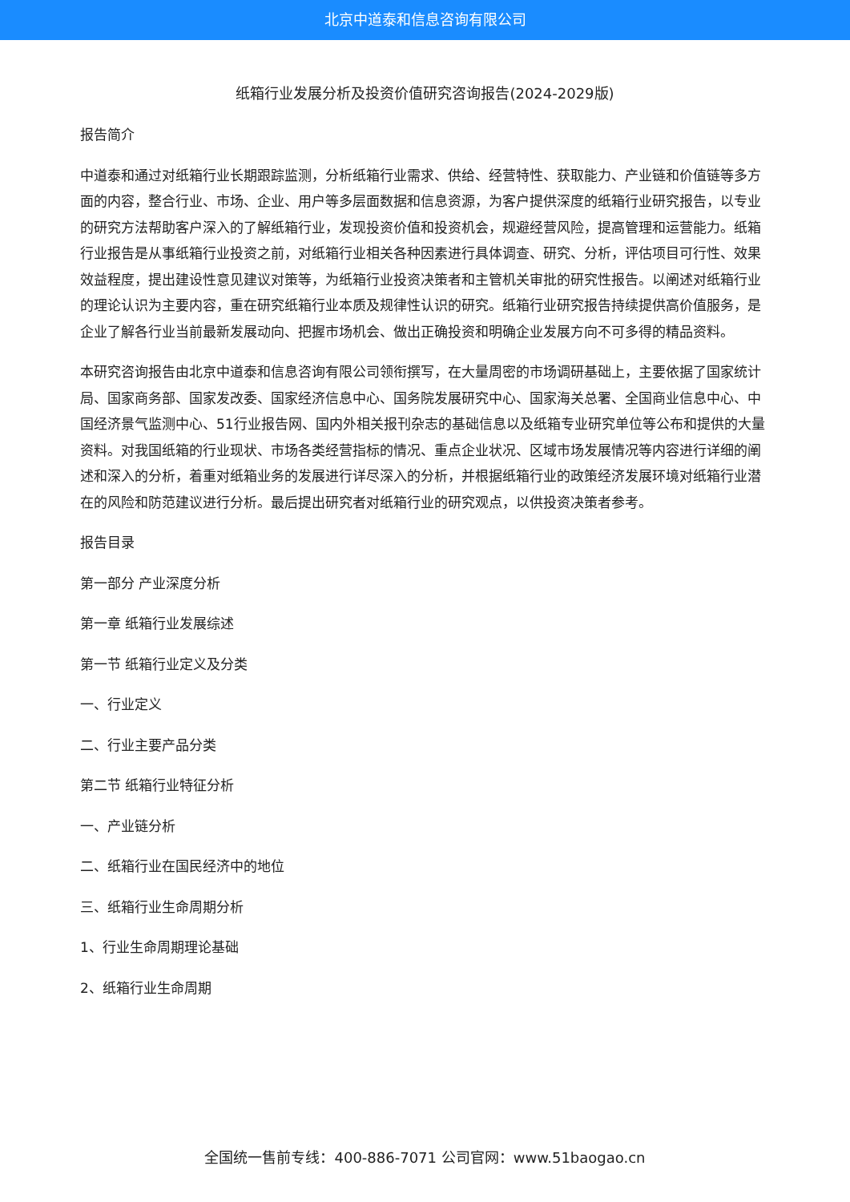北京中道泰和信息咨询有限公司
纸箱行业发展分析及投资价值研究咨询报告(2024-2029版)
报告简介
中道泰和通过对纸箱行业长期跟踪监测，分析纸箱行业需求、供给、经营特性、获取能力、产业链和价值链等多方面的内容，整合行业、市场、企业、用户等多层面数据和信息资源，为客户提供深度的纸箱行业研究报告，以专业的研究方法帮助客户深入的了解纸箱行业，发现投资价值和投资机会，规避经营风险，提高管理和运营能力。纸箱行业报告是从事纸箱行业投资之前，对纸箱行业相关各种因素进行具体调查、研究、分析，评估项目可行性、效果效益程度，提出建设性意见建议对策等，为纸箱行业投资决策者和主管机关审批的研究性报告。以阐述对纸箱行业的理论认识为主要内容，重在研究纸箱行业本质及规律性认识的研究。纸箱行业研究报告持续提供高价值服务，是企业了解各行业当前最新发展动向、把握市场机会、做出正确投资和明确企业发展方向不可多得的精品资料。
本研究咨询报告由北京中道泰和信息咨询有限公司领衔撰写，在大量周密的市场调研基础上，主要依据了国家统计局、国家商务部、国家发改委、国家经济信息中心、国务院发展研究中心、国家海关总署、全国商业信息中心、中国经济景气监测中心、51行业报告网、国内外相关报刊杂志的基础信息以及纸箱专业研究单位等公布和提供的大量资料。对我国纸箱的行业现状、市场各类经营指标的情况、重点企业状况、区域市场发展情况等内容进行详细的阐述和深入的分析，着重对纸箱业务的发展进行详尽深入的分析，并根据纸箱行业的政策经济发展环境对纸箱行业潜在的风险和防范建议进行分析。最后提出研究者对纸箱行业的研究观点，以供投资决策者参考。
报告目录
第一部分 产业深度分析
第一章 纸箱行业发展综述
第一节 纸箱行业定义及分类
一、行业定义
二、行业主要产品分类
第二节 纸箱行业特征分析
一、产业链分析
二、纸箱行业在国民经济中的地位
三、纸箱行业生命周期分析
1、行业生命周期理论基础
2、纸箱行业生命周期
全国统一售前专线：400-886-7071 公司官网：www.51baogao.cn